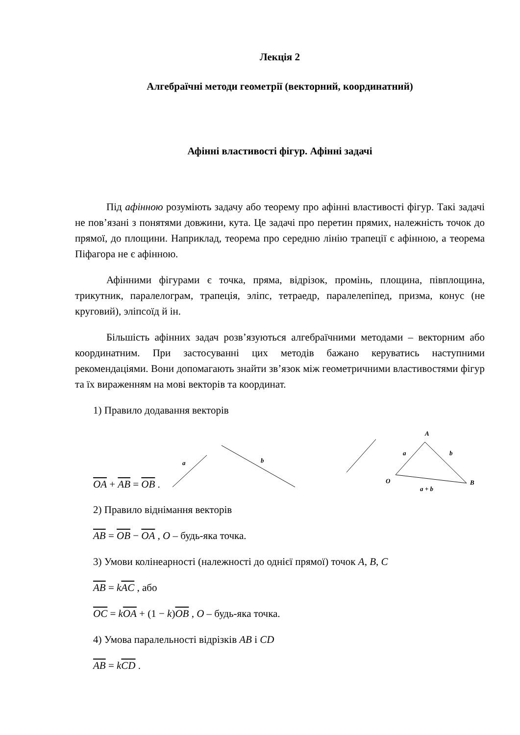Лекція 2
Алгебраїчні методи геометрії (векторний, координатний)
Афінні властивості фігур. Афінні задачі
Під афінною розуміють задачу або теорему про афінні властивості фігур. Такі задачі не пов’язані з понятями довжини, кута. Це задачі про перетин прямих, належність точок до прямої, до площини. Наприклад, теорема про середню лінію трапеції є афінною, а теорема Піфагора не є афінною.
Афінними фігурами є точка, пряма, відрізок, промінь, площина, півплощина, трикутник, паралелограм, трапеція, эліпс, тетраедр, паралелепіпед, призма, конус (не круговий), эліпсоїд й ін.
Більшість афінних задач розв’язуються алгебраїчними методами – векторним або координатним. При застосуванні цих методів бажано керуватись наступними рекомендаціями. Вони допомагають знайти зв’язок між геометричними властивостями фігур та їх вираженням на мові векторів та координат.
1) Правило додавання векторів
OA + AB = OB .
a
b
A
a
b
O
B
a + b
2) Правило віднімання векторів
AB = OB − OA , O – будь-яка точка.
3) Умови колінеарності (належності до однієї прямої) точок A, B, C
AB = kAC , або
OC = kOA + (1 − k)OB , O – будь-яка точка.
4) Умова паралельності відрізків AB і CD
AB = kCD .